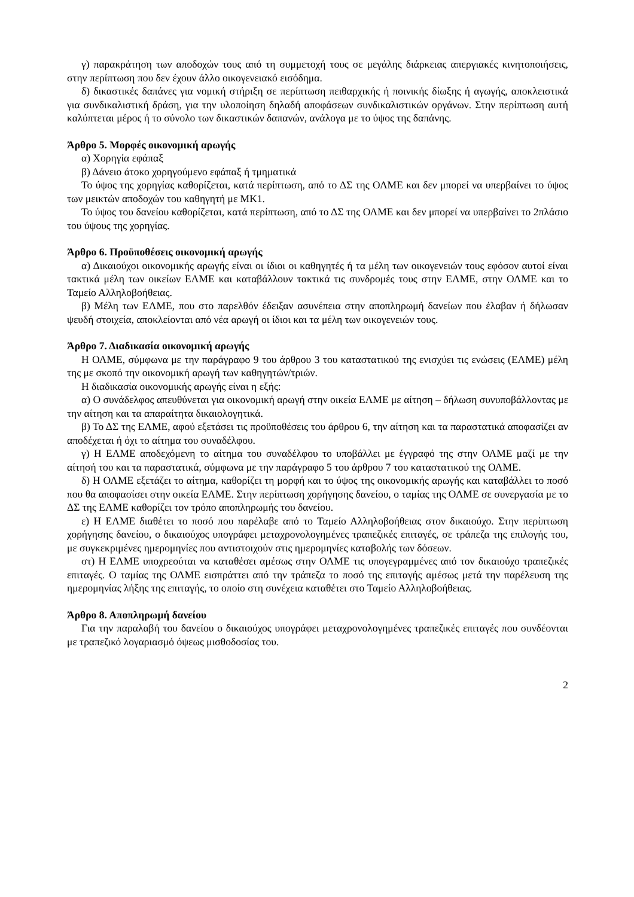γ) παρακράτηση των αποδοχών τους από τη συμμετοχή τους σε μεγάλης διάρκειας απεργιακές κινητοποιήσεις, στην περίπτωση που δεν έχουν άλλο οικογενειακό εισόδημα.
δ) δικαστικές δαπάνες για νομική στήριξη σε περίπτωση πειθαρχικής ή ποινικής δίωξης ή αγωγής, αποκλειστικά για συνδικαλιστική δράση, για την υλοποίηση δηλαδή αποφάσεων συνδικαλιστικών οργάνων. Στην περίπτωση αυτή καλύπτεται μέρος ή το σύνολο των δικαστικών δαπανών, ανάλογα με το ύψος της δαπάνης.
Άρθρο 5. Μορφές οικονομική αρωγής
α) Χορηγία εφάπαξ
β) Δάνειο άτοκο χορηγούμενο εφάπαξ ή τμηματικά
Το ύψος της χορηγίας καθορίζεται, κατά περίπτωση, από το ΔΣ της ΟΛΜΕ και δεν μπορεί να υπερβαίνει το ύψος των μεικτών αποδοχών του καθηγητή με ΜΚ1.
Το ύψος του δανείου καθορίζεται, κατά περίπτωση, από το ΔΣ της ΟΛΜΕ και δεν μπορεί να υπερβαίνει το 2πλάσιο του ύψους της χορηγίας.
Άρθρο 6. Προϋποθέσεις οικονομική αρωγής
α) Δικαιούχοι οικονομικής αρωγής είναι οι ίδιοι οι καθηγητές ή τα μέλη των οικογενειών τους εφόσον αυτοί είναι τακτικά μέλη των οικείων ΕΛΜΕ και καταβάλλουν τακτικά τις συνδρομές τους στην ΕΛΜΕ, στην ΟΛΜΕ και το Ταμείο Αλληλοβοήθειας.
β) Μέλη των ΕΛΜΕ, που στο παρελθόν έδειξαν ασυνέπεια στην αποπληρωμή δανείων που έλαβαν ή δήλωσαν ψευδή στοιχεία, αποκλείονται από νέα αρωγή οι ίδιοι και τα μέλη των οικογενειών τους.
Άρθρο 7. Διαδικασία οικονομική αρωγής
Η ΟΛΜΕ, σύμφωνα με την παράγραφο 9 του άρθρου 3 του καταστατικού της ενισχύει τις ενώσεις (ΕΛΜΕ) μέλη της με σκοπό την οικονομική αρωγή των καθηγητών/τριών.
Η διαδικασία οικονομικής αρωγής είναι η εξής:
α) Ο συνάδελφος απευθύνεται για οικονομική αρωγή στην οικεία ΕΛΜΕ με αίτηση – δήλωση συνυποβάλλοντας με την αίτηση και τα απαραίτητα δικαιολογητικά.
β) Το ΔΣ της ΕΛΜΕ, αφού εξετάσει τις προϋποθέσεις του άρθρου 6, την αίτηση και τα παραστατικά αποφασίζει αν αποδέχεται ή όχι το αίτημα του συναδέλφου.
γ) Η ΕΛΜΕ αποδεχόμενη το αίτημα του συναδέλφου το υποβάλλει με έγγραφό της στην ΟΛΜΕ μαζί με την αίτησή του και τα παραστατικά, σύμφωνα με την παράγραφο 5 του άρθρου 7 του καταστατικού της ΟΛΜΕ.
δ) Η ΟΛΜΕ εξετάζει το αίτημα, καθορίζει τη μορφή και το ύψος της οικονομικής αρωγής και καταβάλλει το ποσό που θα αποφασίσει στην οικεία ΕΛΜΕ. Στην περίπτωση χορήγησης δανείου, ο ταμίας της ΟΛΜΕ σε συνεργασία με το ΔΣ της ΕΛΜΕ καθορίζει τον τρόπο αποπληρωμής του δανείου.
ε) Η ΕΛΜΕ διαθέτει το ποσό που παρέλαβε από το Ταμείο Αλληλοβοήθειας στον δικαιούχο. Στην περίπτωση χορήγησης δανείου, ο δικαιούχος υπογράφει μεταχρονολογημένες τραπεζικές επιταγές, σε τράπεζα της επιλογής του, με συγκεκριμένες ημερομηνίες που αντιστοιχούν στις ημερομηνίες καταβολής των δόσεων.
στ) Η ΕΛΜΕ υποχρεούται να καταθέσει αμέσως στην ΟΛΜΕ τις υπογεγραμμένες από τον δικαιούχο τραπεζικές επιταγές. Ο ταμίας της ΟΛΜΕ εισπράττει από την τράπεζα το ποσό της επιταγής αμέσως μετά την παρέλευση της ημερομηνίας λήξης της επιταγής, το οποίο στη συνέχεια καταθέτει στο Ταμείο Αλληλοβοήθειας.
Άρθρο 8. Αποπληρωμή δανείου
Για την παραλαβή του δανείου ο δικαιούχος υπογράφει μεταχρονολογημένες τραπεζικές επιταγές που συνδέονται με τραπεζικό λογαριασμό όψεως μισθοδοσίας του.
2